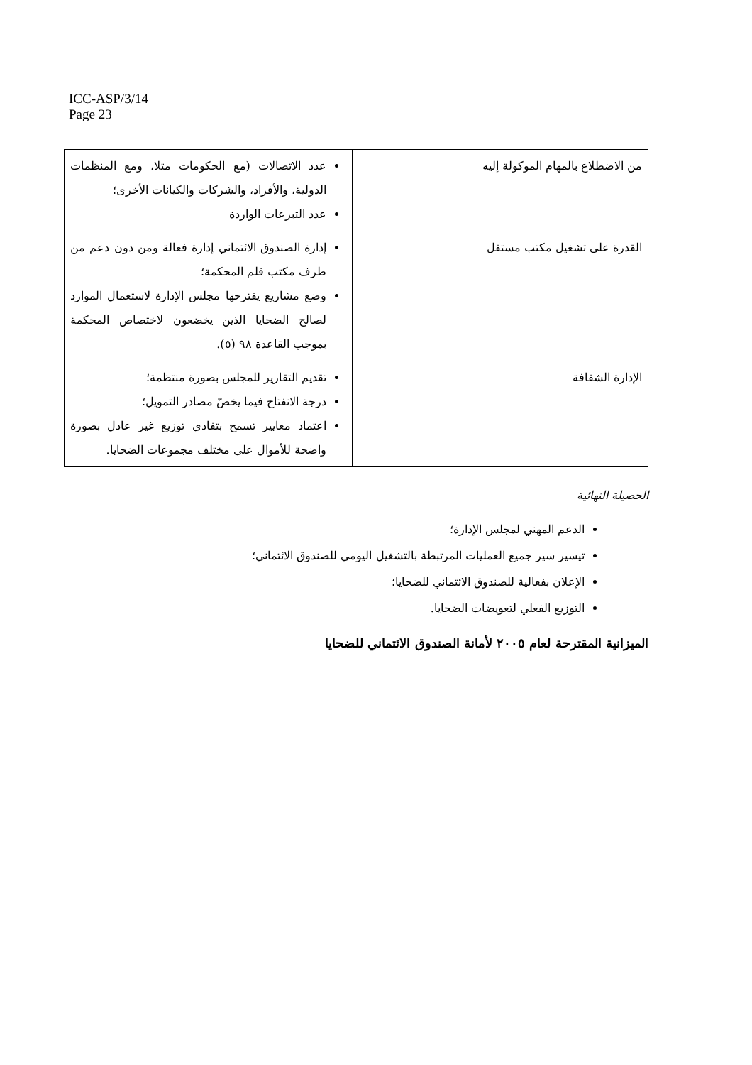ICC-ASP/3/14
Page 23
| من الاضطلاع بالمهام الموكولة إليه | عدد الاتصالات (مع الحكومات مثلا، ومع المنظمات الدولية، والأفراد، والشركات والكيانات الأخرى؛ عدد التبرعات الواردة |
| القدرة على تشغيل مكتب مستقل | إدارة الصندوق الائتماني إدارة فعالة ومن دون دعم من طرف مكتب قلم المحكمة؛ وضع مشاريع يقترحها مجلس الإدارة لاستعمال الموارد لصالح الضحايا الذين يخضعون لاختصاص المحكمة بموجب القاعدة ٩٨ (٥). |
| الإدارة الشفافة | تقديم التقارير للمجلس بصورة منتظمة؛ درجة الانفتاح فيما يخصّ مصادر التمويل؛ اعتماد معايير تسمح بتفادي توزيع غير عادل بصورة واضحة للأموال على مختلف مجموعات الضحايا. |
الحصيلة النهائية
الدعم المهني لمجلس الإدارة؛
تيسير سير جميع العمليات المرتبطة بالتشغيل اليومي للصندوق الائتماني؛
الإعلان بفعالية للصندوق الائتماني للضحايا؛
التوزيع الفعلي لتعويضات الضحايا.
الميزانية المقترحة لعام ٢٠٠٥ لأمانة الصندوق الائتماني للضحايا